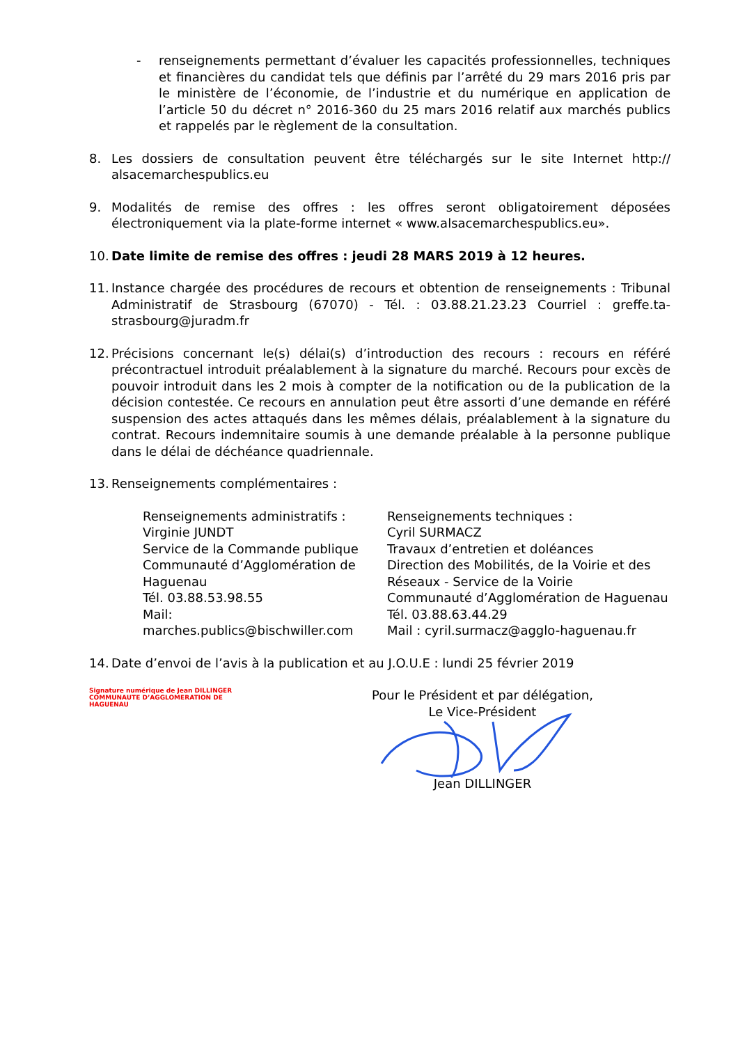- renseignements permettant d’évaluer les capacités professionnelles, techniques et financières du candidat tels que définis par l’arrêté du 29 mars 2016 pris par le ministère de l’économie, de l’industrie et du numérique en application de l’article 50 du décret n° 2016-360 du 25 mars 2016 relatif aux marchés publics et rappelés par le règlement de la consultation.
8. Les dossiers de consultation peuvent être téléchargés sur le site Internet http:// alsacemarchespublics.eu
9. Modalités de remise des offres : les offres seront obligatoirement déposées électroniquement via la plate-forme internet « www.alsacemarchespublics.eu».
10.
Date limite de remise des offres : jeudi 28 MARS 2019 à 12 heures.
11.
Instance chargée des procédures de recours et obtention de renseignements : Tribunal Administratif de Strasbourg (67070) - Tél. : 03.88.21.23.23 Courriel : greffe.ta-strasbourg@juradm.fr
12.
Précisions concernant le(s) délai(s) d’introduction des recours : recours en référé précontractuel introduit préalablement à la signature du marché. Recours pour excès de pouvoir introduit dans les 2 mois à compter de la notification ou de la publication de la décision contestée. Ce recours en annulation peut être assorti d’une demande en référé suspension des actes attaqués dans les mêmes délais, préalablement à la signature du contrat. Recours indemnitaire soumis à une demande préalable à la personne publique dans le délai de déchéance quadriennale.
13.
Renseignements complémentaires :
Renseignements administratifs :
Virginie JUNDT
Service de la Commande publique
Communauté d’Agglomération de Haguenau
Tél. 03.88.53.98.55
Mail:
marches.publics@bischwiller.com
Renseignements techniques :
Cyril SURMACZ
Travaux d’entretien et doléances
Direction des Mobilités, de la Voirie et des Réseaux - Service de la Voirie
Communauté d’Agglomération de Haguenau
Tél. 03.88.63.44.29
Mail : cyril.surmacz@agglo-haguenau.fr
14.
Date d’envoi de l’avis à la publication et au J.O.U.E : lundi 25 février 2019
Signature numérique de Jean DILLINGER COMMUNAUTE D’AGGLOMERATION DE HAGUENAU
Pour le Président et par délégation,
Le Vice-Président
Jean DILLINGER